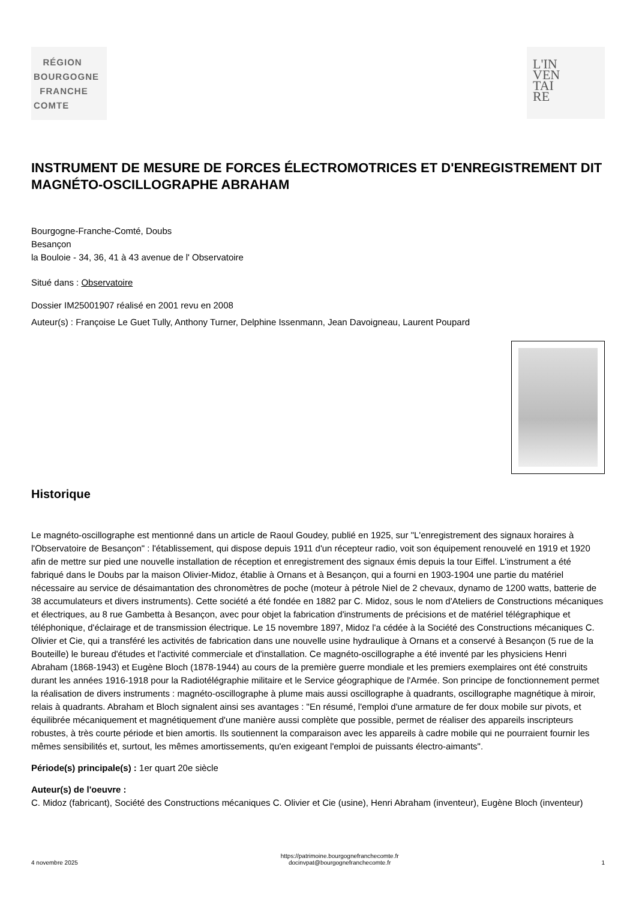RÉGION
BOURGOGNE
FRANCHE
COMTE
L'IN
VEN
TAI
RE
INSTRUMENT DE MESURE DE FORCES ÉLECTROMOTRICES ET D'ENREGISTREMENT DIT MAGNÉTO-OSCILLOGRAPHE ABRAHAM
Bourgogne-Franche-Comté, Doubs
Besançon
la Bouloie - 34, 36, 41 à 43 avenue de l' Observatoire
Situé dans : Observatoire
Dossier IM25001907 réalisé en 2001 revu en 2008
Auteur(s) : Françoise Le Guet Tully, Anthony Turner, Delphine Issenmann, Jean Davoigneau, Laurent Poupard
Historique
Le magnéto-oscillographe est mentionné dans un article de Raoul Goudey, publié en 1925, sur "L'enregistrement des signaux horaires à l'Observatoire de Besançon" : l'établissement, qui dispose depuis 1911 d'un récepteur radio, voit son équipement renouvelé en 1919 et 1920 afin de mettre sur pied une nouvelle installation de réception et enregistrement des signaux émis depuis la tour Eiffel. L'instrument a été fabriqué dans le Doubs par la maison Olivier-Midoz, établie à Ornans et à Besançon, qui a fourni en 1903-1904 une partie du matériel nécessaire au service de désaimantation des chronomètres de poche (moteur à pétrole Niel de 2 chevaux, dynamo de 1200 watts, batterie de 38 accumulateurs et divers instruments). Cette société a été fondée en 1882 par C. Midoz, sous le nom d'Ateliers de Constructions mécaniques et électriques, au 8 rue Gambetta à Besançon, avec pour objet la fabrication d'instruments de précisions et de matériel télégraphique et téléphonique, d'éclairage et de transmission électrique. Le 15 novembre 1897, Midoz l'a cédée à la Société des Constructions mécaniques C. Olivier et Cie, qui a transféré les activités de fabrication dans une nouvelle usine hydraulique à Ornans et a conservé à Besançon (5 rue de la Bouteille) le bureau d'études et l'activité commerciale et d'installation. Ce magnéto-oscillographe a été inventé par les physiciens Henri Abraham (1868-1943) et Eugène Bloch (1878-1944) au cours de la première guerre mondiale et les premiers exemplaires ont été construits durant les années 1916-1918 pour la Radiotélégraphie militaire et le Service géographique de l'Armée. Son principe de fonctionnement permet la réalisation de divers instruments : magnéto-oscillographe à plume mais aussi oscillographe à quadrants, oscillographe magnétique à miroir, relais à quadrants. Abraham et Bloch signalent ainsi ses avantages : "En résumé, l'emploi d'une armature de fer doux mobile sur pivots, et équilibrée mécaniquement et magnétiquement d'une manière aussi complète que possible, permet de réaliser des appareils inscripteurs robustes, à très courte période et bien amortis. Ils soutiennent la comparaison avec les appareils à cadre mobile qui ne pourraient fournir les mêmes sensibilités et, surtout, les mêmes amortissements, qu'en exigeant l'emploi de puissants électro-aimants".
Période(s) principale(s) : 1er quart 20e siècle
Auteur(s) de l'oeuvre :
C. Midoz (fabricant), Société des Constructions mécaniques C. Olivier et Cie (usine), Henri Abraham (inventeur), Eugène Bloch (inventeur)
4 novembre 2025
https://patrimoine.bourgognefranchecomte.fr
docinvpat@bourgognefranchecomte.fr
1